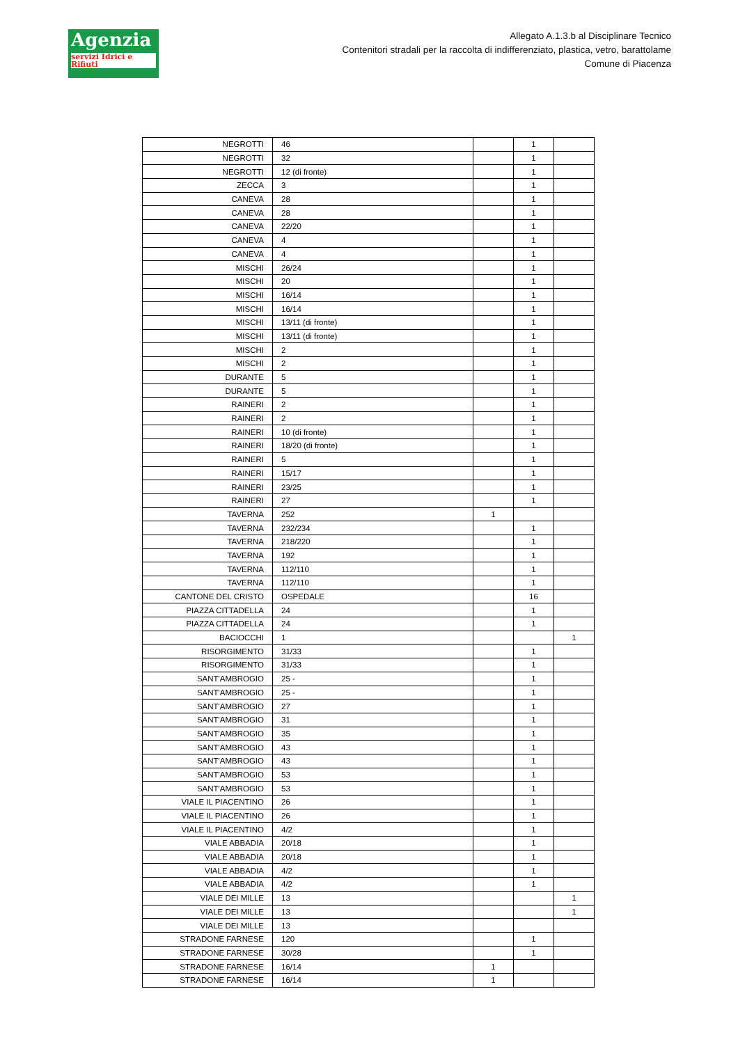Agenzia
servizi Idrici e Rifiuti
Allegato A.1.3.b al Disciplinare Tecnico
Contenitori stradali per la raccolta di indifferenziato, plastica, vetro, barattolame
Comune di Piacenza
| NEGROTTI | 46 | | 1 | |
| NEGROTTI | 32 | | 1 | |
| NEGROTTI | 12 (di fronte) | | 1 | |
| ZECCA | 3 | | 1 | |
| CANEVA | 28 | | 1 | |
| CANEVA | 28 | | 1 | |
| CANEVA | 22/20 | | 1 | |
| CANEVA | 4 | | 1 | |
| CANEVA | 4 | | 1 | |
| MISCHI | 26/24 | | 1 | |
| MISCHI | 20 | | 1 | |
| MISCHI | 16/14 | | 1 | |
| MISCHI | 16/14 | | 1 | |
| MISCHI | 13/11 (di fronte) | | 1 | |
| MISCHI | 13/11 (di fronte) | | 1 | |
| MISCHI | 2 | | 1 | |
| MISCHI | 2 | | 1 | |
| DURANTE | 5 | | 1 | |
| DURANTE | 5 | | 1 | |
| RAINERI | 2 | | 1 | |
| RAINERI | 2 | | 1 | |
| RAINERI | 10 (di fronte) | | 1 | |
| RAINERI | 18/20 (di fronte) | | 1 | |
| RAINERI | 5 | | 1 | |
| RAINERI | 15/17 | | 1 | |
| RAINERI | 23/25 | | 1 | |
| RAINERI | 27 | | 1 | |
| TAVERNA | 252 | 1 | | |
| TAVERNA | 232/234 | | 1 | |
| TAVERNA | 218/220 | | 1 | |
| TAVERNA | 192 | | 1 | |
| TAVERNA | 112/110 | | 1 | |
| TAVERNA | 112/110 | | 1 | |
| CANTONE DEL CRISTO | OSPEDALE | | 16 | |
| PIAZZA CITTADELLA | 24 | | 1 | |
| PIAZZA CITTADELLA | 24 | | 1 | |
| BACIOCCHI | 1 | | | 1 |
| RISORGIMENTO | 31/33 | | 1 | |
| RISORGIMENTO | 31/33 | | 1 | |
| SANT'AMBROGIO | 25 - | | 1 | |
| SANT'AMBROGIO | 25 - | | 1 | |
| SANT'AMBROGIO | 27 | | 1 | |
| SANT'AMBROGIO | 31 | | 1 | |
| SANT'AMBROGIO | 35 | | 1 | |
| SANT'AMBROGIO | 43 | | 1 | |
| SANT'AMBROGIO | 43 | | 1 | |
| SANT'AMBROGIO | 53 | | 1 | |
| SANT'AMBROGIO | 53 | | 1 | |
| VIALE IL PIACENTINO | 26 | | 1 | |
| VIALE IL PIACENTINO | 26 | | 1 | |
| VIALE IL PIACENTINO | 4/2 | | 1 | |
| VIALE ABBADIA | 20/18 | | 1 | |
| VIALE ABBADIA | 20/18 | | 1 | |
| VIALE ABBADIA | 4/2 | | 1 | |
| VIALE ABBADIA | 4/2 | | 1 | |
| VIALE DEI MILLE | 13 | | | 1 |
| VIALE DEI MILLE | 13 | | | 1 |
| VIALE DEI MILLE | 13 | | | |
| STRADONE FARNESE | 120 | | 1 | |
| STRADONE FARNESE | 30/28 | | 1 | |
| STRADONE FARNESE | 16/14 | 1 | | |
| STRADONE FARNESE | 16/14 | 1 | | |